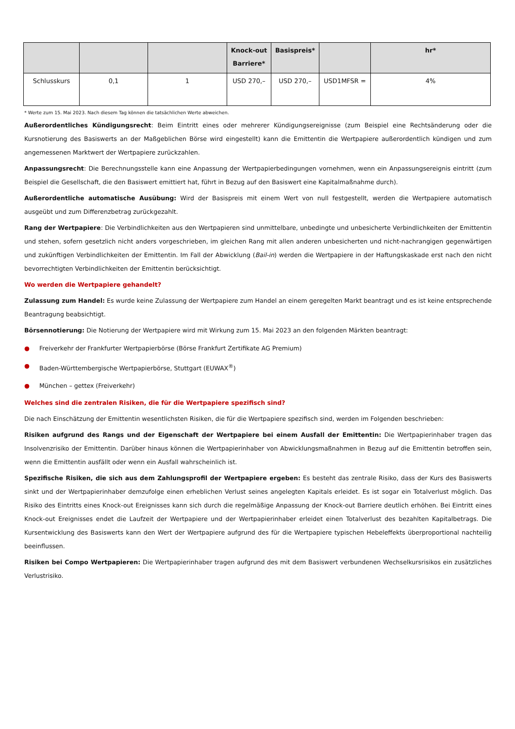| | | | Knock-out Barriere* | Basispreis* | | hr* |
| --- | --- | --- | --- | --- | --- | --- |
| Schlusskurs | 0,1 | 1 | USD 270,– | USD 270,– | USD1MFSR = | 4% |
* Werte zum 15. Mai 2023. Nach diesem Tag können die tatsächlichen Werte abweichen.
Außerordentliches Kündigungsrecht: Beim Eintritt eines oder mehrerer Kündigungsereignisse (zum Beispiel eine Rechtsänderung oder die Kursnotierung des Basiswerts an der Maßgeblichen Börse wird eingestellt) kann die Emittentin die Wertpapiere außerordentlich kündigen und zum angemessenen Marktwert der Wertpapiere zurückzahlen.
Anpassungsrecht: Die Berechnungsstelle kann eine Anpassung der Wertpapierbedingungen vornehmen, wenn ein Anpassungsereignis eintritt (zum Beispiel die Gesellschaft, die den Basiswert emittiert hat, führt in Bezug auf den Basiswert eine Kapitalmaßnahme durch).
Außerordentliche automatische Ausübung: Wird der Basispreis mit einem Wert von null festgestellt, werden die Wertpapiere automatisch ausgeübt und zum Differenzbetrag zurückgezahlt.
Rang der Wertpapiere: Die Verbindlichkeiten aus den Wertpapieren sind unmittelbare, unbedingte und unbesicherte Verbindlichkeiten der Emittentin und stehen, sofern gesetzlich nicht anders vorgeschrieben, im gleichen Rang mit allen anderen unbesicherten und nicht-nachrangigen gegenwärtigen und zukünftigen Verbindlichkeiten der Emittentin. Im Fall der Abwicklung (Bail-in) werden die Wertpapiere in der Haftungskaskade erst nach den nicht bevorrechtigten Verbindlichkeiten der Emittentin berücksichtigt.
Wo werden die Wertpapiere gehandelt?
Zulassung zum Handel: Es wurde keine Zulassung der Wertpapiere zum Handel an einem geregelten Markt beantragt und es ist keine entsprechende Beantragung beabsichtigt.
Börsennotierung: Die Notierung der Wertpapiere wird mit Wirkung zum 15. Mai 2023 an den folgenden Märkten beantragt:
● Freiverkehr der Frankfurter Wertpapierbörse (Börse Frankfurt Zertifikate AG Premium)
● Baden-Württembergische Wertpapierbörse, Stuttgart (EUWAX<sup>®</sup>)
● München – gettex (Freiverkehr)
Welches sind die zentralen Risiken, die für die Wertpapiere spezifisch sind?
Die nach Einschätzung der Emittentin wesentlichsten Risiken, die für die Wertpapiere spezifisch sind, werden im Folgenden beschrieben:
Risiken aufgrund des Rangs und der Eigenschaft der Wertpapiere bei einem Ausfall der Emittentin: Die Wertpapierinhaber tragen das Insolvenzrisiko der Emittentin. Darüber hinaus können die Wertpapierinhaber von Abwicklungsmaßnahmen in Bezug auf die Emittentin betroffen sein, wenn die Emittentin ausfällt oder wenn ein Ausfall wahrscheinlich ist.
Spezifische Risiken, die sich aus dem Zahlungsprofil der Wertpapiere ergeben: Es besteht das zentrale Risiko, dass der Kurs des Basiswerts sinkt und der Wertpapierinhaber demzufolge einen erheblichen Verlust seines angelegten Kapitals erleidet. Es ist sogar ein Totalverlust möglich. Das Risiko des Eintritts eines Knock-out Ereignisses kann sich durch die regelmäßige Anpassung der Knock-out Barriere deutlich erhöhen. Bei Eintritt eines Knock-out Ereignisses endet die Laufzeit der Wertpapiere und der Wertpapierinhaber erleidet einen Totalverlust des bezahlten Kapitalbetrags. Die Kursentwicklung des Basiswerts kann den Wert der Wertpapiere aufgrund des für die Wertpapiere typischen Hebeleffekts überproportional nachteilig beeinflussen.
Risiken bei Compo Wertpapieren: Die Wertpapierinhaber tragen aufgrund des mit dem Basiswert verbundenen Wechselkursrisikos ein zusätzliches Verlustrisiko.